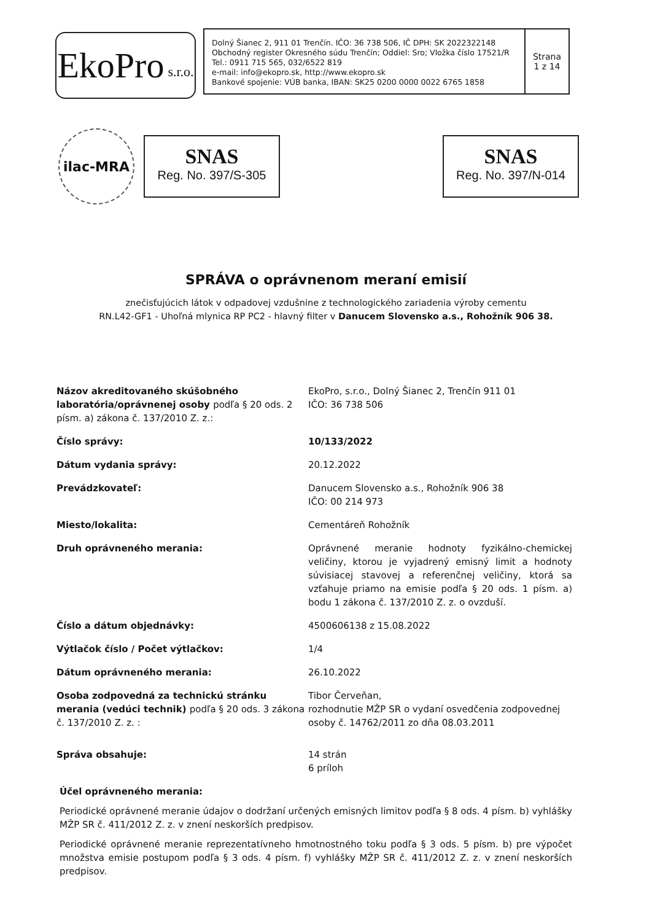EkoPro s.r.o.
Dolný Šianec 2, 911 01 Trenčín. IČO: 36 738 506, IČ DPH: SK 2022322148
Obchodný register Okresného súdu Trenčín; Oddiel: Sro; Vložka číslo 17521/R
Tel.: 0911 715 565, 032/6522 819
e-mail: info@ekopro.sk, http://www.ekopro.sk
Bankové spojenie: VÚB banka, IBAN: SK25 0200 0000 0022 6765 1858
Strana
1 z 14
ilac-MRA
SNAS
Reg. No. 397/S-305
SNAS
Reg. No. 397/N-014
SPRÁVA o oprávnenom meraní emisií
znečisťujúcich látok v odpadovej vzdušnine z technologického zariadenia výroby cementu
RN.L42-GF1 - Uhoľná mlynica RP PC2 - hlavný filter v Danucem Slovensko a.s., Rohožník 906 38.
| Názov akreditovaného skúšobného laboratória/oprávnenej osoby podľa § 20 ods. 2 písm. a) zákona č. 137/2010 Z. z.: | EkoPro, s.r.o., Dolný Šianec 2, Trenčín 911 01 IČO: 36 738 506 |
| Číslo správy: | 10/133/2022 |
| Dátum vydania správy: | 20.12.2022 |
| Prevádzkovateľ: | Danucem Slovensko a.s., Rohožník 906 38 IČO: 00 214 973 |
| Miesto/lokalita: | Cementáreň Rohožník |
| Druh oprávneného merania: | Oprávnené meranie hodnoty fyzikálno-chemickej veličiny, ktorou je vyjadrený emisný limit a hodnoty súvisiacej stavovej a referenčnej veličiny, ktorá sa vzťahuje priamo na emisie podľa § 20 ods. 1 písm. a) bodu 1 zákona č. 137/2010 Z. z. o ovzduší. |
| Číslo a dátum objednávky: | 4500606138 z 15.08.2022 |
| Výtlačok číslo / Počet výtlačkov: | 1/4 |
| Dátum oprávneného merania: | 26.10.2022 |
| Osoba zodpovedná za technickú stránku merania (vedúci technik) podľa § 20 ods. 3 zákona č. 137/2010 Z. z. : | Tibor Červeňan, rozhodnutie MŽP SR o vydaní osvedčenia zodpovednej osoby č. 14762/2011 zo dňa 08.03.2011 |
| Správa obsahuje: | 14 strán 6 príloh |
Účel oprávneného merania:
Periodické oprávnené meranie údajov o dodržaní určených emisných limitov podľa § 8 ods. 4 písm. b) vyhlášky MŽP SR č. 411/2012 Z. z. v znení neskorších predpisov.
Periodické oprávnené meranie reprezentatívneho hmotnostného toku podľa § 3 ods. 5 písm. b) pre výpočet množstva emisie postupom podľa § 3 ods. 4 písm. f) vyhlášky MŽP SR č. 411/2012 Z. z. v znení neskorších predpisov.